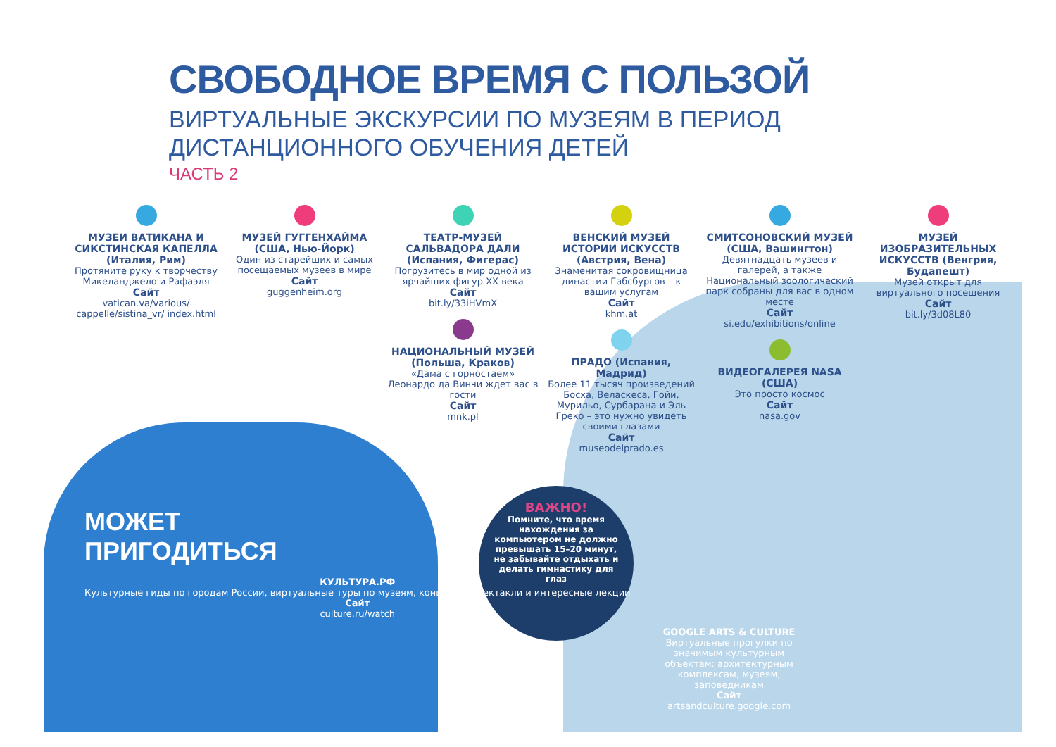СВОБОДНОЕ ВРЕМЯ С ПОЛЬЗОЙ
ВИРТУАЛЬНЫЕ ЭКСКУРСИИ ПО МУЗЕЯМ В ПЕРИОД
ДИСТАНЦИОННОГО ОБУЧЕНИЯ ДЕТЕЙ
ЧАСТЬ 2
МУЗЕИ ВАТИКАНА И СИКСТИНСКАЯ КАПЕЛЛА (Италия, Рим)
Протяните руку к творчеству Микеланджело и Рафаэля
Сайт
vatican.va/various/ cappelle/sistina_vr/ index.html
МУЗЕЙ ГУГГЕНХАЙМА (США, Нью-Йорк)
Один из старейших и самых посещаемых музеев в мире
Сайт
guggenheim.org
ТЕАТР-МУЗЕЙ САЛЬВАДОРА ДАЛИ (Испания, Фигерас)
Погрузитесь в мир одной из ярчайших фигур XX века
Сайт
bit.ly/33iHVmX
НАЦИОНАЛЬНЫЙ МУЗЕЙ (Польша, Краков)
«Дама с горностаем» Леонардо да Винчи ждет вас в гости
Сайт
mnk.pl
ВЕНСКИЙ МУЗЕЙ ИСТОРИИ ИСКУССТВ (Австрия, Вена)
Знаменитая сокровищница династии Габсбургов – к вашим услугам
Сайт
khm.at
ПРАДО (Испания, Мадрид)
Более 11 тысяч произведений Босха, Веласкеса, Гойи, Мурильо, Сурбарана и Эль Греко – это нужно увидеть своими глазами
Сайт
museodelprado.es
СМИТСОНОВСКИЙ МУЗЕЙ (США, Вашингтон)
Девятнадцать музеев и галерей, а также Национальный зоологический парк собраны для вас в одном месте
Сайт
si.edu/exhibitions/online
ВИДЕОГАЛЕРЕЯ NASA (США)
Это просто космос
Сайт
nasa.gov
МУЗЕЙ ИЗОБРАЗИТЕЛЬНЫХ ИСКУССТВ (Венгрия, Будапешт)
Музей открыт для виртуального посещения
Сайт
bit.ly/3d08L80
ВАЖНО!
Помните, что время нахождения за компьютером не должно превышать 15–20 минут, не забывайте отдыхать и делать гимнастику для глаз
МОЖЕТ
ПРИГОДИТЬСЯ
КУЛЬТУРА.РФ
Культурные гиды по городам России, виртуальные туры по музеям, концерты, спектакли и интересные лекции
Сайт
culture.ru/watch
GOOGLE ARTS & CULTURE
Виртуальные прогулки по значимым культурным объектам: архитектурным комплексам, музеям, заповедникам
Сайт
artsandculture.google.com